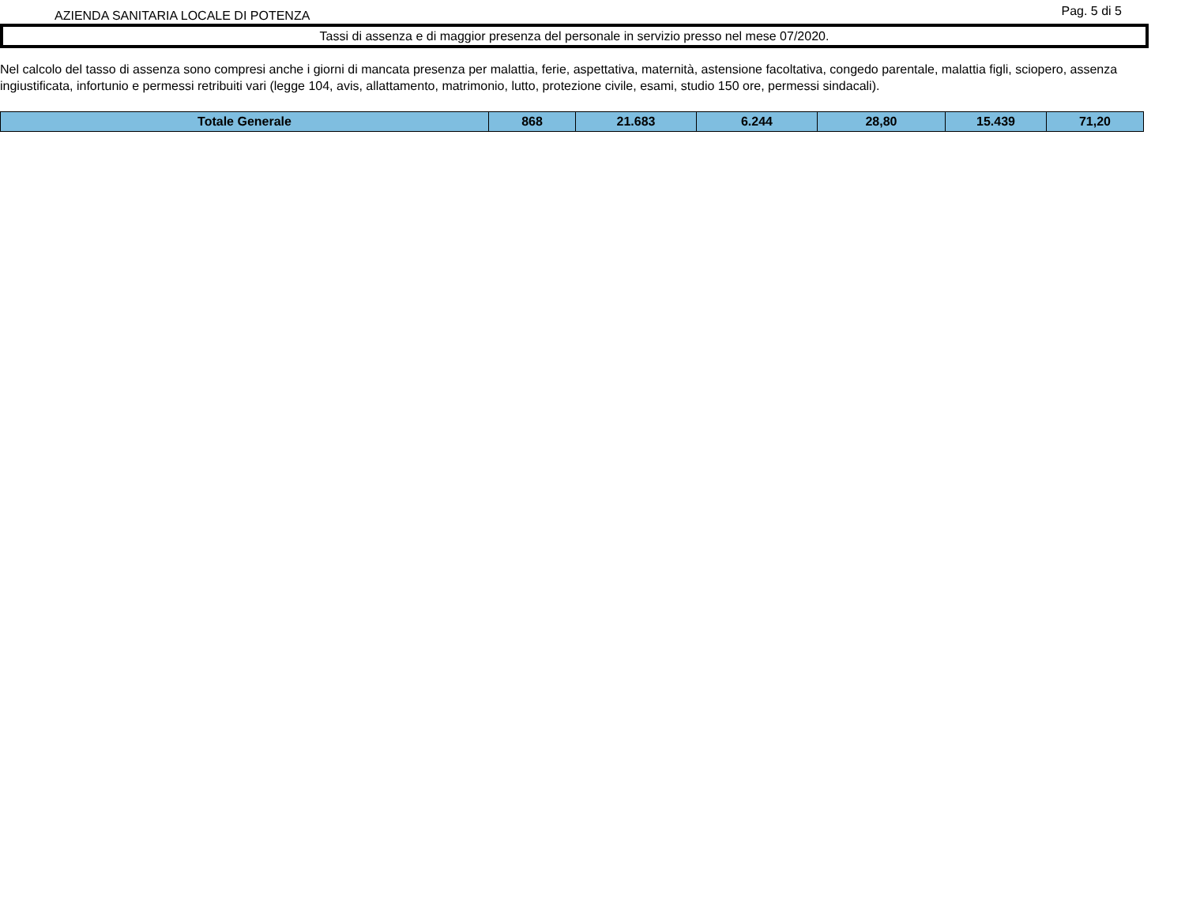AZIENDA SANITARIA LOCALE DI POTENZA
Pag. 5 di 5
Tassi di assenza e di maggior presenza del personale in servizio presso nel mese 07/2020.
Nel calcolo del tasso di assenza sono compresi anche i giorni di mancata presenza per malattia, ferie, aspettativa, maternità, astensione facoltativa, congedo parentale, malattia figli, sciopero, assenza ingiustificata, infortunio e permessi retribuiti vari (legge 104, avis, allattamento, matrimonio, lutto, protezione civile, esami, studio 150 ore, permessi sindacali).
| Totale Generale | 868 | 21.683 | 6.244 | 28,80 | 15.439 | 71,20 |